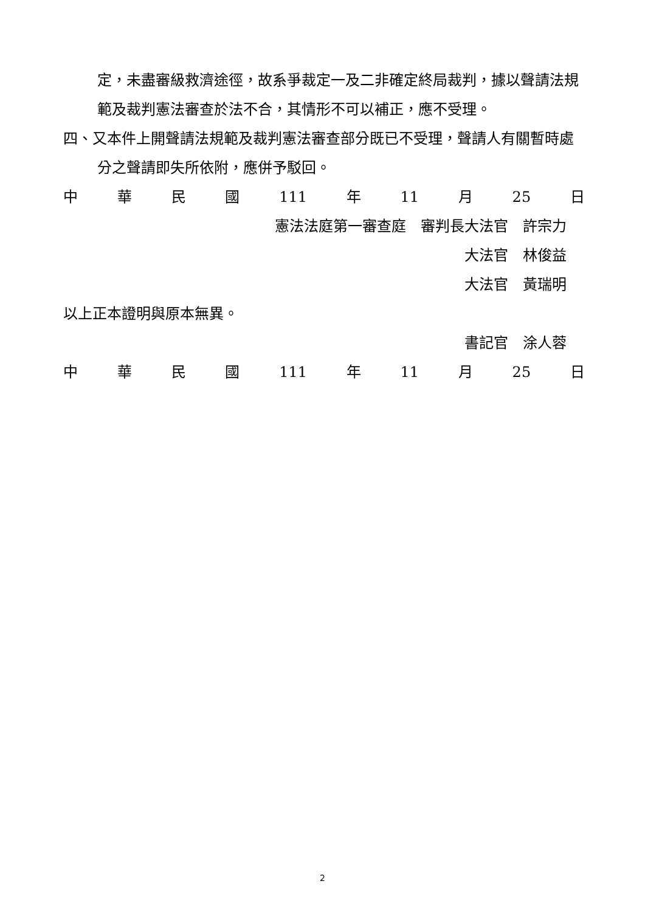定，未盡審級救濟途徑，故系爭裁定一及二非確定終局裁判，據以聲請法規範及裁判憲法審查於法不合，其情形不可以補正，應不受理。
四、又本件上開聲請法規範及裁判憲法審查部分既已不受理，聲請人有關暫時處分之聲請即失所依附，應併予駁回。
中華民國 111 年 11 月 25 日
憲法法庭第一審查庭　審判長大法官　許宗力
大法官　林俊益
大法官　黃瑞明
以上正本證明與原本無異。
書記官　涂人蓉
中華民國 111 年 11 月 25 日
2